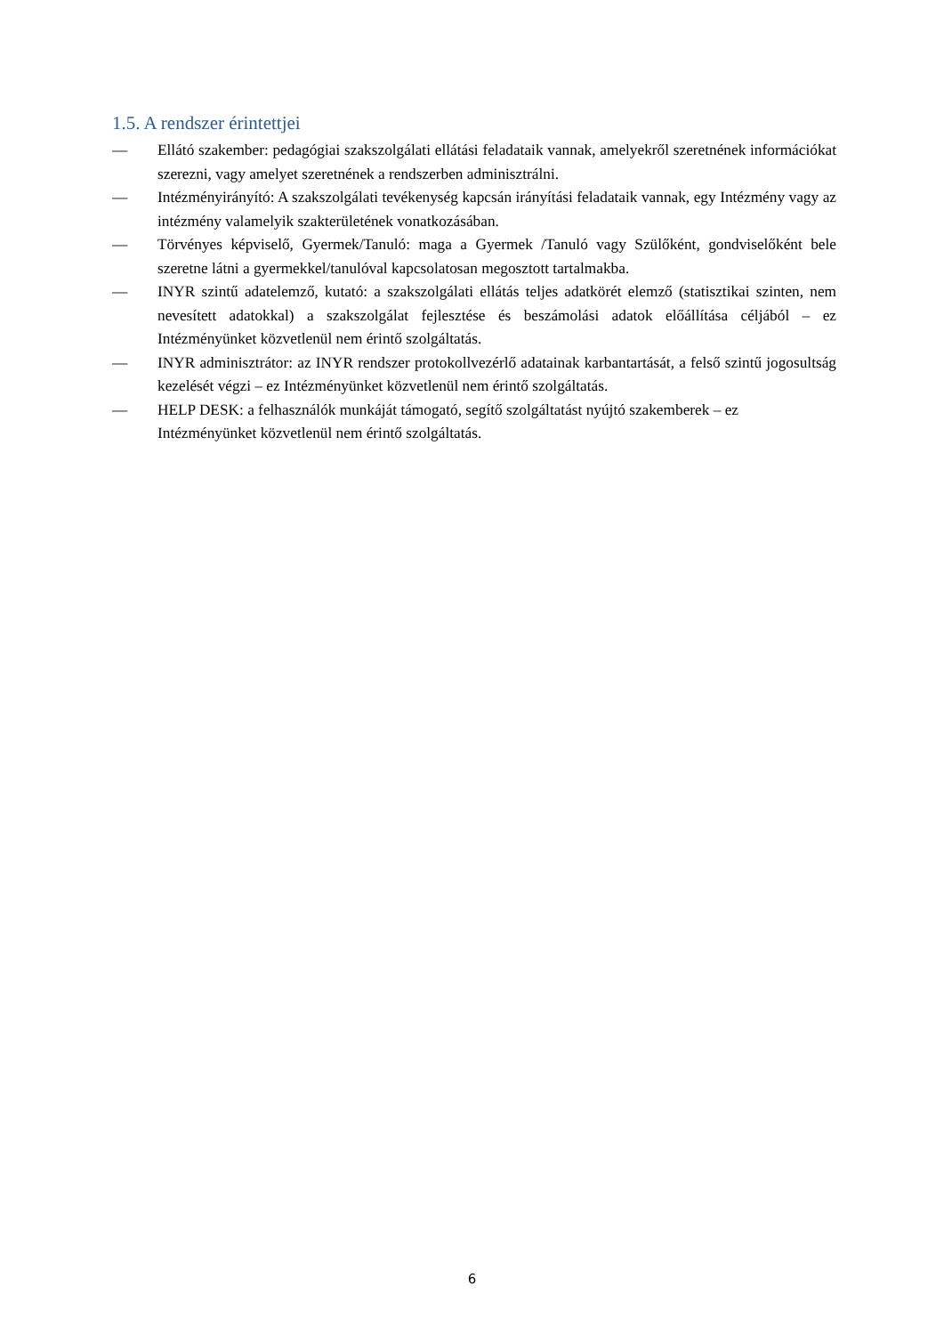1.5. A rendszer érintettjei
— Ellátó szakember: pedagógiai szakszolgálati ellátási feladataik vannak, amelyekről szeretnének információkat szerezni, vagy amelyet szeretnének a rendszerben adminisztrálni.
— Intézményirányító: A szakszolgálati tevékenység kapcsán irányítási feladataik vannak, egy Intézmény vagy az intézmény valamelyik szakterületének vonatkozásában.
— Törvényes képviselő, Gyermek/Tanuló: maga a Gyermek /Tanuló vagy Szülőként, gondviselőként bele szeretne látni a gyermekkel/tanulóval kapcsolatosan megosztott tartalmakba.
— INYR szintű adatelemző, kutató: a szakszolgálati ellátás teljes adatkörét elemző (statisztikai szinten, nem nevesített adatokkal) a szakszolgálat fejlesztése és beszámolási adatok előállítása céljából – ez Intézményünket közvetlenül nem érintő szolgáltatás.
— INYR adminisztrátor: az INYR rendszer protokollvezérlő adatainak karbantartását, a felső szintű jogosultság kezelését végzi – ez Intézményünket közvetlenül nem érintő szolgáltatás.
— HELP DESK: a felhasználók munkáját támogató, segítő szolgáltatást nyújtó szakemberek – ez Intézményünket közvetlenül nem érintő szolgáltatás.
6